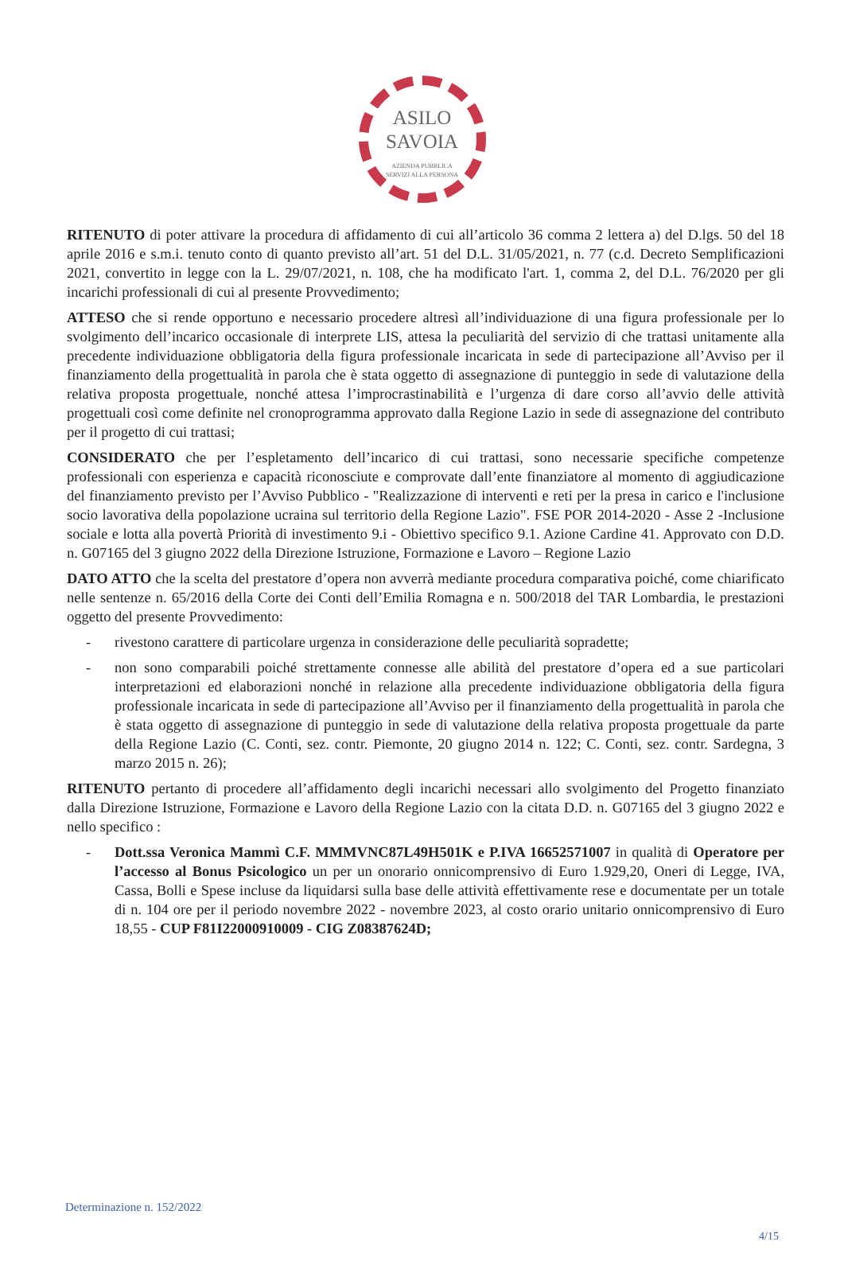ASILO
SAVOIA
AZIENDA PUBBLICA
SERVIZI ALLA PERSONA
RITENUTO di poter attivare la procedura di affidamento di cui all’articolo 36 comma 2 lettera a) del D.lgs. 50 del 18 aprile 2016 e s.m.i. tenuto conto di quanto previsto all’art. 51 del D.L. 31/05/2021, n. 77 (c.d. Decreto Semplificazioni 2021, convertito in legge con la L. 29/07/2021, n. 108, che ha modificato l'art. 1, comma 2, del D.L. 76/2020 per gli incarichi professionali di cui al presente Provvedimento;
ATTESO che si rende opportuno e necessario procedere altresì all’individuazione di una figura professionale per lo svolgimento dell’incarico occasionale di interprete LIS, attesa la peculiarità del servizio di che trattasi unitamente alla precedente individuazione obbligatoria della figura professionale incaricata in sede di partecipazione all’Avviso per il finanziamento della progettualità in parola che è stata oggetto di assegnazione di punteggio in sede di valutazione della relativa proposta progettuale, nonché attesa l’improcrastinabilità e l’urgenza di dare corso all’avvio delle attività progettuali così come definite nel cronoprogramma approvato dalla Regione Lazio in sede di assegnazione del contributo per il progetto di cui trattasi;
CONSIDERATO che per l’espletamento dell’incarico di cui trattasi, sono necessarie specifiche competenze professionali con esperienza e capacità riconosciute e comprovate dall’ente finanziatore al momento di aggiudicazione del finanziamento previsto per l’Avviso Pubblico - "Realizzazione di interventi e reti per la presa in carico e l'inclusione socio lavorativa della popolazione ucraina sul territorio della Regione Lazio". FSE POR 2014-2020 - Asse 2 -Inclusione sociale e lotta alla povertà Priorità di investimento 9.i - Obiettivo specifico 9.1. Azione Cardine 41. Approvato con D.D. n. G07165 del 3 giugno 2022 della Direzione Istruzione, Formazione e Lavoro – Regione Lazio
DATO ATTO che la scelta del prestatore d’opera non avverrà mediante procedura comparativa poiché, come chiarificato nelle sentenze n. 65/2016 della Corte dei Conti dell’Emilia Romagna e n. 500/2018 del TAR Lombardia, le prestazioni oggetto del presente Provvedimento:
- rivestono carattere di particolare urgenza in considerazione delle peculiarità sopradette;
- non sono comparabili poiché strettamente connesse alle abilità del prestatore d’opera ed a sue particolari interpretazioni ed elaborazioni nonché in relazione alla precedente individuazione obbligatoria della figura professionale incaricata in sede di partecipazione all’Avviso per il finanziamento della progettualità in parola che è stata oggetto di assegnazione di punteggio in sede di valutazione della relativa proposta progettuale da parte della Regione Lazio (C. Conti, sez. contr. Piemonte, 20 giugno 2014 n. 122; C. Conti, sez. contr. Sardegna, 3 marzo 2015 n. 26);
RITENUTO pertanto di procedere all’affidamento degli incarichi necessari allo svolgimento del Progetto finanziato dalla Direzione Istruzione, Formazione e Lavoro della Regione Lazio con la citata D.D. n. G07165 del 3 giugno 2022 e nello specifico :
- Dott.ssa Veronica Mammì C.F. MMMVNC87L49H501K e P.IVA 16652571007 in qualità di Operatore per l’accesso al Bonus Psicologico un per un onorario onnicomprensivo di Euro 1.929,20, Oneri di Legge, IVA, Cassa, Bolli e Spese incluse da liquidarsi sulla base delle attività effettivamente rese e documentate per un totale di n. 104 ore per il periodo novembre 2022 - novembre 2023, al costo orario unitario onnicomprensivo di Euro 18,55 - CUP F81I22000910009 - CIG Z08387624D;
Determinazione n. 152/2022
4/15